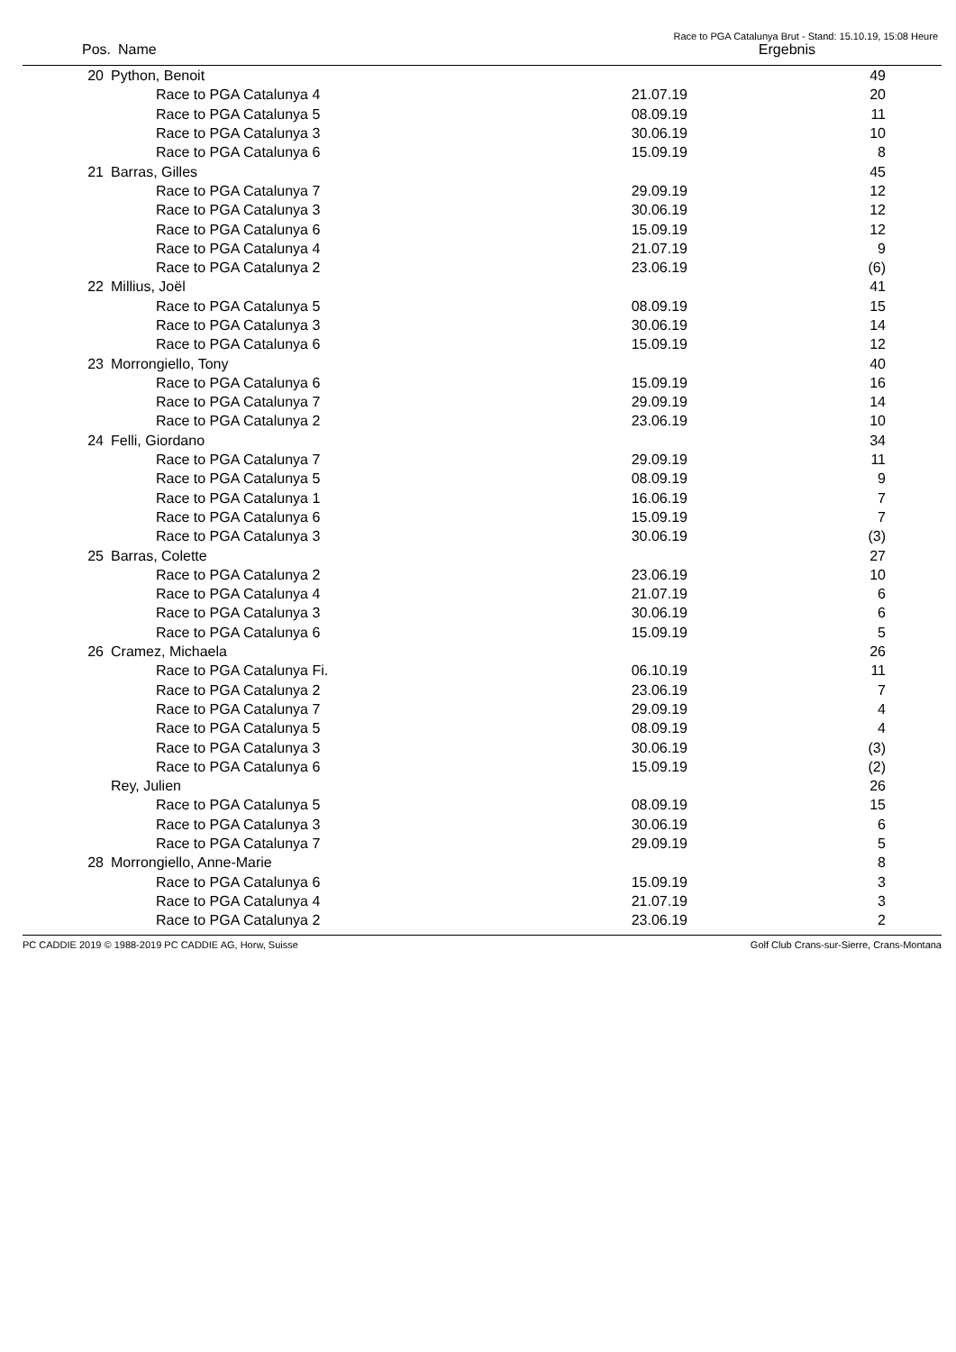Race to PGA Catalunya Brut - Stand: 15.10.19, 15:08 Heure
| Pos. | Name | Ergebnis |
| --- | --- | --- |
| 20 | Python, Benoit | | 49 | |
| | Race to PGA Catalunya 4 | 21.07.19 | 20 | |
| | Race to PGA Catalunya 5 | 08.09.19 | 11 | |
| | Race to PGA Catalunya 3 | 30.06.19 | 10 | |
| | Race to PGA Catalunya 6 | 15.09.19 | 8 | |
| 21 | Barras, Gilles | | 45 | |
| | Race to PGA Catalunya 7 | 29.09.19 | 12 | |
| | Race to PGA Catalunya 3 | 30.06.19 | 12 | |
| | Race to PGA Catalunya 6 | 15.09.19 | 12 | |
| | Race to PGA Catalunya 4 | 21.07.19 | 9 | |
| | Race to PGA Catalunya 2 | 23.06.19 | (6) | |
| 22 | Millius, Joël | | 41 | |
| | Race to PGA Catalunya 5 | 08.09.19 | 15 | |
| | Race to PGA Catalunya 3 | 30.06.19 | 14 | |
| | Race to PGA Catalunya 6 | 15.09.19 | 12 | |
| 23 | Morrongiello, Tony | | 40 | |
| | Race to PGA Catalunya 6 | 15.09.19 | 16 | |
| | Race to PGA Catalunya 7 | 29.09.19 | 14 | |
| | Race to PGA Catalunya 2 | 23.06.19 | 10 | |
| 24 | Felli, Giordano | | 34 | |
| | Race to PGA Catalunya 7 | 29.09.19 | 11 | |
| | Race to PGA Catalunya 5 | 08.09.19 | 9 | |
| | Race to PGA Catalunya 1 | 16.06.19 | 7 | |
| | Race to PGA Catalunya 6 | 15.09.19 | 7 | |
| | Race to PGA Catalunya 3 | 30.06.19 | (3) | |
| 25 | Barras, Colette | | 27 | |
| | Race to PGA Catalunya 2 | 23.06.19 | 10 | |
| | Race to PGA Catalunya 4 | 21.07.19 | 6 | |
| | Race to PGA Catalunya 3 | 30.06.19 | 6 | |
| | Race to PGA Catalunya 6 | 15.09.19 | 5 | |
| 26 | Cramez, Michaela | | 26 | |
| | Race to PGA Catalunya Fi. | 06.10.19 | 11 | |
| | Race to PGA Catalunya 2 | 23.06.19 | 7 | |
| | Race to PGA Catalunya 7 | 29.09.19 | 4 | |
| | Race to PGA Catalunya 5 | 08.09.19 | 4 | |
| | Race to PGA Catalunya 3 | 30.06.19 | (3) | |
| | Race to PGA Catalunya 6 | 15.09.19 | (2) | |
| | Rey, Julien | | 26 | |
| | Race to PGA Catalunya 5 | 08.09.19 | 15 | |
| | Race to PGA Catalunya 3 | 30.06.19 | 6 | |
| | Race to PGA Catalunya 7 | 29.09.19 | 5 | |
| 28 | Morrongiello, Anne-Marie | | 8 | |
| | Race to PGA Catalunya 6 | 15.09.19 | 3 | |
| | Race to PGA Catalunya 4 | 21.07.19 | 3 | |
| | Race to PGA Catalunya 2 | 23.06.19 | 2 | |
PC CADDIE 2019 © 1988-2019 PC CADDIE AG, Horw, Suisse Golf Club Crans-sur-Sierre, Crans-Montana